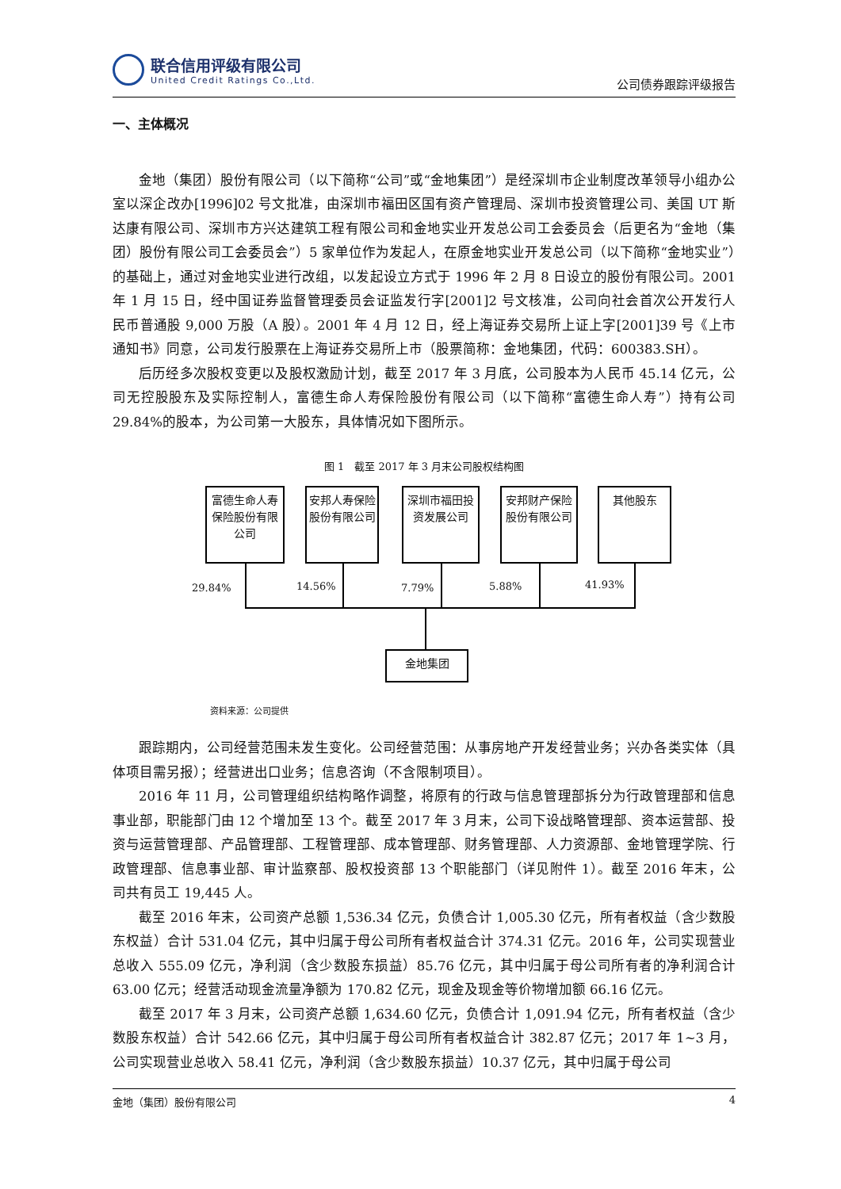联合信用评级有限公司
United Credit Ratings Co.,Ltd.
公司债券跟踪评级报告
一、主体概况
金地（集团）股份有限公司（以下简称“公司”或“金地集团”）是经深圳市企业制度改革领导小组办公室以深企改办[1996]02 号文批准，由深圳市福田区国有资产管理局、深圳市投资管理公司、美国 UT 斯达康有限公司、深圳市方兴达建筑工程有限公司和金地实业开发总公司工会委员会（后更名为“金地（集团）股份有限公司工会委员会”）5 家单位作为发起人，在原金地实业开发总公司（以下简称“金地实业”）的基础上，通过对金地实业进行改组，以发起设立方式于 1996 年 2 月 8 日设立的股份有限公司。2001 年 1 月 15 日，经中国证券监督管理委员会证监发行字[2001]2 号文核准，公司向社会首次公开发行人民币普通股 9,000 万股（A 股）。2001 年 4 月 12 日，经上海证券交易所上证上字[2001]39 号《上市通知书》同意，公司发行股票在上海证券交易所上市（股票简称：金地集团，代码：600383.SH）。
后历经多次股权变更以及股权激励计划，截至 2017 年 3 月底，公司股本为人民币 45.14 亿元，公司无控股股东及实际控制人，富德生命人寿保险股份有限公司（以下简称“富德生命人寿”）持有公司 29.84%的股本，为公司第一大股东，具体情况如下图所示。
图 1　截至 2017 年 3 月末公司股权结构图
富德生命人寿保险股份有限公司
安邦人寿保险股份有限公司
深圳市福田投资发展公司
安邦财产保险股份有限公司
其他股东
29.84% 14.56% 7.79% 5.88% 41.93%
金地集团
资料来源：公司提供
跟踪期内，公司经营范围未发生变化。公司经营范围：从事房地产开发经营业务；兴办各类实体（具体项目需另报）；经营进出口业务；信息咨询（不含限制项目）。
2016 年 11 月，公司管理组织结构略作调整，将原有的行政与信息管理部拆分为行政管理部和信息事业部，职能部门由 12 个增加至 13 个。截至 2017 年 3 月末，公司下设战略管理部、资本运营部、投资与运营管理部、产品管理部、工程管理部、成本管理部、财务管理部、人力资源部、金地管理学院、行政管理部、信息事业部、审计监察部、股权投资部 13 个职能部门（详见附件 1）。截至 2016 年末，公司共有员工 19,445 人。
截至 2016 年末，公司资产总额 1,536.34 亿元，负债合计 1,005.30 亿元，所有者权益（含少数股东权益）合计 531.04 亿元，其中归属于母公司所有者权益合计 374.31 亿元。2016 年，公司实现营业总收入 555.09 亿元，净利润（含少数股东损益）85.76 亿元，其中归属于母公司所有者的净利润合计 63.00 亿元；经营活动现金流量净额为 170.82 亿元，现金及现金等价物增加额 66.16 亿元。
截至 2017 年 3 月末，公司资产总额 1,634.60 亿元，负债合计 1,091.94 亿元，所有者权益（含少数股东权益）合计 542.66 亿元，其中归属于母公司所有者权益合计 382.87 亿元；2017 年 1~3 月，公司实现营业总收入 58.41 亿元，净利润（含少数股东损益）10.37 亿元，其中归属于母公司
金地（集团）股份有限公司 4